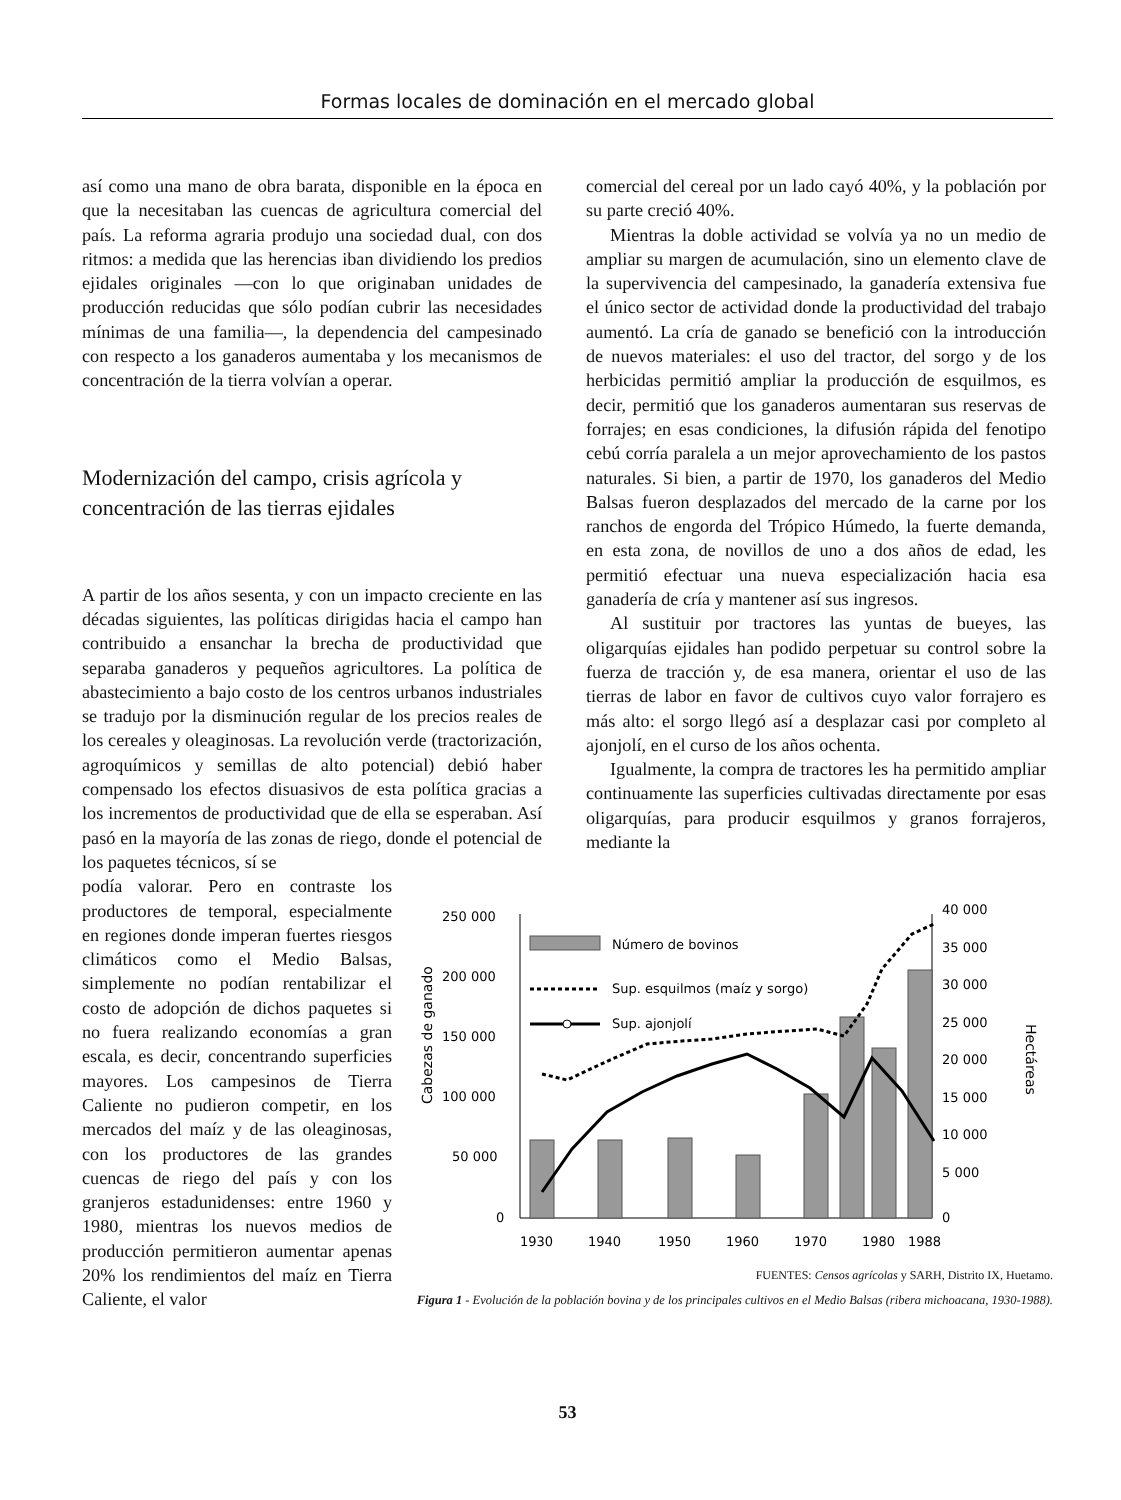Formas locales de dominación en el mercado global
así como una mano de obra barata, disponible en la época en que la necesitaban las cuencas de agricultura comercial del país. La reforma agraria produjo una sociedad dual, con dos ritmos: a medida que las herencias iban dividiendo los predios ejidales originales —con lo que originaban unidades de producción reducidas que sólo podían cubrir las necesidades mínimas de una familia—, la dependencia del campesinado con respecto a los ganaderos aumentaba y los mecanismos de concentración de la tierra volvían a operar.
Modernización del campo, crisis agrícola y concentración de las tierras ejidales
A partir de los años sesenta, y con un impacto creciente en las décadas siguientes, las políticas dirigidas hacia el campo han contribuido a ensanchar la brecha de productividad que separaba ganaderos y pequeños agricultores. La política de abastecimiento a bajo costo de los centros urbanos industriales se tradujo por la disminución regular de los precios reales de los cereales y oleaginosas. La revolución verde (tractorización, agroquímicos y semillas de alto potencial) debió haber compensado los efectos disuasivos de esta política gracias a los incrementos de productividad que de ella se esperaban. Así pasó en la mayoría de las zonas de riego, donde el potencial de los paquetes técnicos, sí se
comercial del cereal por un lado cayó 40%, y la población por su parte creció 40%.
Mientras la doble actividad se volvía ya no un medio de ampliar su margen de acumulación, sino un elemento clave de la supervivencia del campesinado, la ganadería extensiva fue el único sector de actividad donde la productividad del trabajo aumentó. La cría de ganado se benefició con la introducción de nuevos materiales: el uso del tractor, del sorgo y de los herbicidas permitió ampliar la producción de esquilmos, es decir, permitió que los ganaderos aumentaran sus reservas de forrajes; en esas condiciones, la difusión rápida del fenotipo cebú corría paralela a un mejor aprovechamiento de los pastos naturales. Si bien, a partir de 1970, los ganaderos del Medio Balsas fueron desplazados del mercado de la carne por los ranchos de engorda del Trópico Húmedo, la fuerte demanda, en esta zona, de novillos de uno a dos años de edad, les permitió efectuar una nueva especialización hacia esa ganadería de cría y mantener así sus ingresos.
Al sustituir por tractores las yuntas de bueyes, las oligarquías ejidales han podido perpetuar su control sobre la fuerza de tracción y, de esa manera, orientar el uso de las tierras de labor en favor de cultivos cuyo valor forrajero es más alto: el sorgo llegó así a desplazar casi por completo al ajonjolí, en el curso de los años ochenta.
Igualmente, la compra de tractores les ha permitido ampliar continuamente las superficies cultivadas directamente por esas oligarquías, para producir esquilmos y granos forrajeros, mediante la
podía valorar. Pero en contraste los productores de temporal, especialmente en regiones donde imperan fuertes riesgos climáticos como el Medio Balsas, simplemente no podían rentabilizar el costo de adopción de dichos paquetes si no fuera realizando economías a gran escala, es decir, concentrando superficies mayores. Los campesinos de Tierra Caliente no pudieron competir, en los mercados del maíz y de las oleaginosas, con los productores de las grandes cuencas de riego del país y con los granjeros estadunidenses: entre 1960 y 1980, mientras los nuevos medios de producción permitieron aumentar apenas 20% los rendimientos del maíz en Tierra Caliente, el valor
Cabezas de ganado
Hectáreas
250 000
200 000
150 000
100 000
50 000
0
40 000
35 000
30 000
25 000
20 000
15 000
10 000
5 000
0
Número de bovinos
Sup. esquilmos (maíz y sorgo)
Sup. ajonjolí
1930
1940
1950
1960
1970
1980
1988
FUENTES: Censos agrícolas y SARH, Distrito IX, Huetamo.
Figura 1 - Evolución de la población bovina y de los principales cultivos en el Medio Balsas (ribera michoacana, 1930-1988).
53